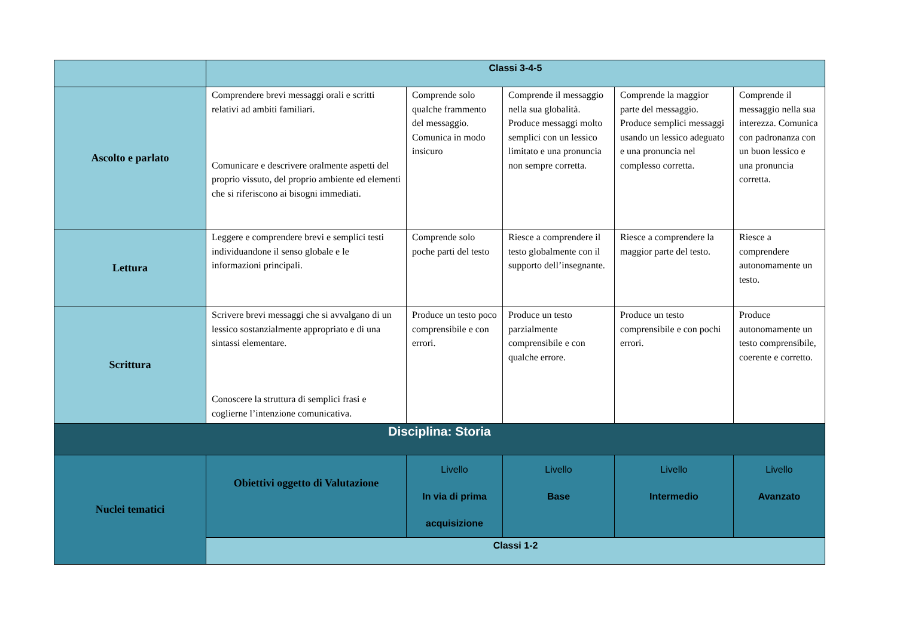| | Classi 3-4-5 | | | | |
| Ascolto e parlato | Comprendere brevi messaggi orali e scritti relativi ad ambiti familiari. Comunicare e descrivere oralmente aspetti del proprio vissuto, del proprio ambiente ed elementi che si riferiscono ai bisogni immediati. | Comprende solo qualche frammento del messaggio. Comunica in modo insicuro | Comprende il messaggio nella sua globalità. Produce messaggi molto semplici con un lessico limitato e una pronuncia non sempre corretta. | Comprende la maggior parte del messaggio. Produce semplici messaggi usando un lessico adeguato e una pronuncia nel complesso corretta. | Comprende il messaggio nella sua interezza. Comunica con padronanza con un buon lessico e una pronuncia corretta. |
| Lettura | Leggere e comprendere brevi e semplici testi individuandone il senso globale e le informazioni principali. | Comprende solo poche parti del testo | Riesce a comprendere il testo globalmente con il supporto dell’insegnante. | Riesce a comprendere la maggior parte del testo. | Riesce a comprendere autonomamente un testo. |
| Scrittura | Scrivere brevi messaggi che si avvalgano di un lessico sostanzialmente appropriato e di una sintassi elementare. Conoscere la struttura di semplici frasi e coglierne l’intenzione comunicativa. | Produce un testo poco comprensibile e con errori. | Produce un testo parzialmente comprensibile e con qualche errore. | Produce un testo comprensibile e con pochi errori. | Produce autonomamente un testo comprensibile, coerente e corretto. |
| Disciplina: Storia | | | | | |
| Nuclei tematici | Obiettivi oggetto di Valutazione | Livello In via di prima acquisizione | Livello Base | Livello Intermedio | Livello Avanzato |
| | Classi 1-2 | | | | |